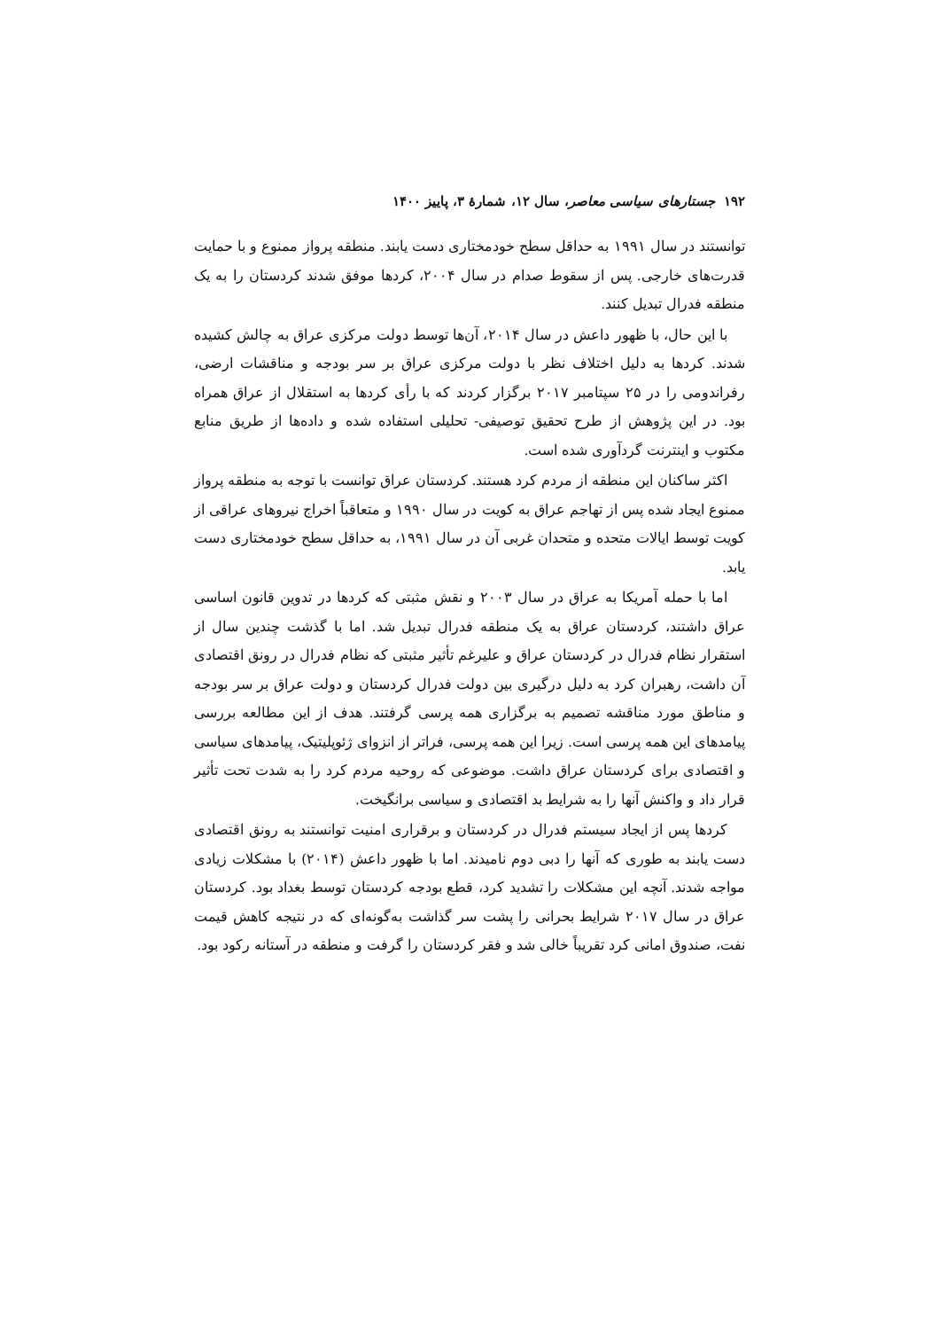۱۹۲ جستارهای سیاسی معاصر، سال ۱۲، شمارهٔ ۳، پاییز ۱۴۰۰
توانستند در سال ۱۹۹۱ به حداقل سطح خودمختاری دست یابند. منطقه پرواز ممنوع و با حمایت قدرت‌های خارجی. پس از سقوط صدام در سال ۲۰۰۴، کردها موفق شدند کردستان را به یک منطقه فدرال تبدیل کنند.
با این حال، با ظهور داعش در سال ۲۰۱۴، آن‌ها توسط دولت مرکزی عراق به چالش کشیده شدند. کردها به دلیل اختلاف نظر با دولت مرکزی عراق بر سر بودجه و مناقشات ارضی، رفراندومی را در ۲۵ سپتامبر ۲۰۱۷ برگزار کردند که با رأی کردها به استقلال از عراق همراه بود. در این پژوهش از طرح تحقیق توصیفی- تحلیلی استفاده شده و داده‌ها از طریق منابع مکتوب و اینترنت گردآوری شده است.
اکثر ساکنان این منطقه از مردم کرد هستند. کردستان عراق توانست با توجه به منطقه پرواز ممنوع ایجاد شده پس از تهاجم عراق به کویت در سال ۱۹۹۰ و متعاقباً اخراج نیروهای عراقی از کویت توسط ایالات متحده و متحدان غربی آن در سال ۱۹۹۱، به حداقل سطح خودمختاری دست یابد.
اما با حمله آمریکا به عراق در سال ۲۰۰۳ و نقش مثبتی که کردها در تدوین قانون اساسی عراق داشتند، کردستان عراق به یک منطقه فدرال تبدیل شد. اما با گذشت چندین سال از استقرار نظام فدرال در کردستان عراق و علیرغم تأثیر مثبتی که نظام فدرال در رونق اقتصادی آن داشت، رهبران کرد به دلیل درگیری بین دولت فدرال کردستان و دولت عراق بر سر بودجه و مناطق مورد مناقشه تصمیم به برگزاری همه پرسی گرفتند. هدف از این مطالعه بررسی پیامدهای این همه پرسی است. زیرا این همه پرسی، فراتر از انزوای ژئوپلیتیک، پیامدهای سیاسی و اقتصادی برای کردستان عراق داشت. موضوعی که روحیه مردم کرد را به شدت تحت تأثیر قرار داد و واکنش آنها را به شرایط بد اقتصادی و سیاسی برانگیخت.
کردها پس از ایجاد سیستم فدرال در کردستان و برقراری امنیت توانستند به رونق اقتصادی دست یابند به طوری که آنها را دبی دوم نامیدند. اما با ظهور داعش (۲۰۱۴) با مشکلات زیادی مواجه شدند. آنچه این مشکلات را تشدید کرد، قطع بودجه کردستان توسط بغداد بود. کردستان عراق در سال ۲۰۱۷ شرایط بحرانی را پشت سر گذاشت به‌گونه‌ای که در نتیجه کاهش قیمت نفت، صندوق امانی کرد تقریباً خالی شد و فقر کردستان را گرفت و منطقه در آستانه رکود بود.